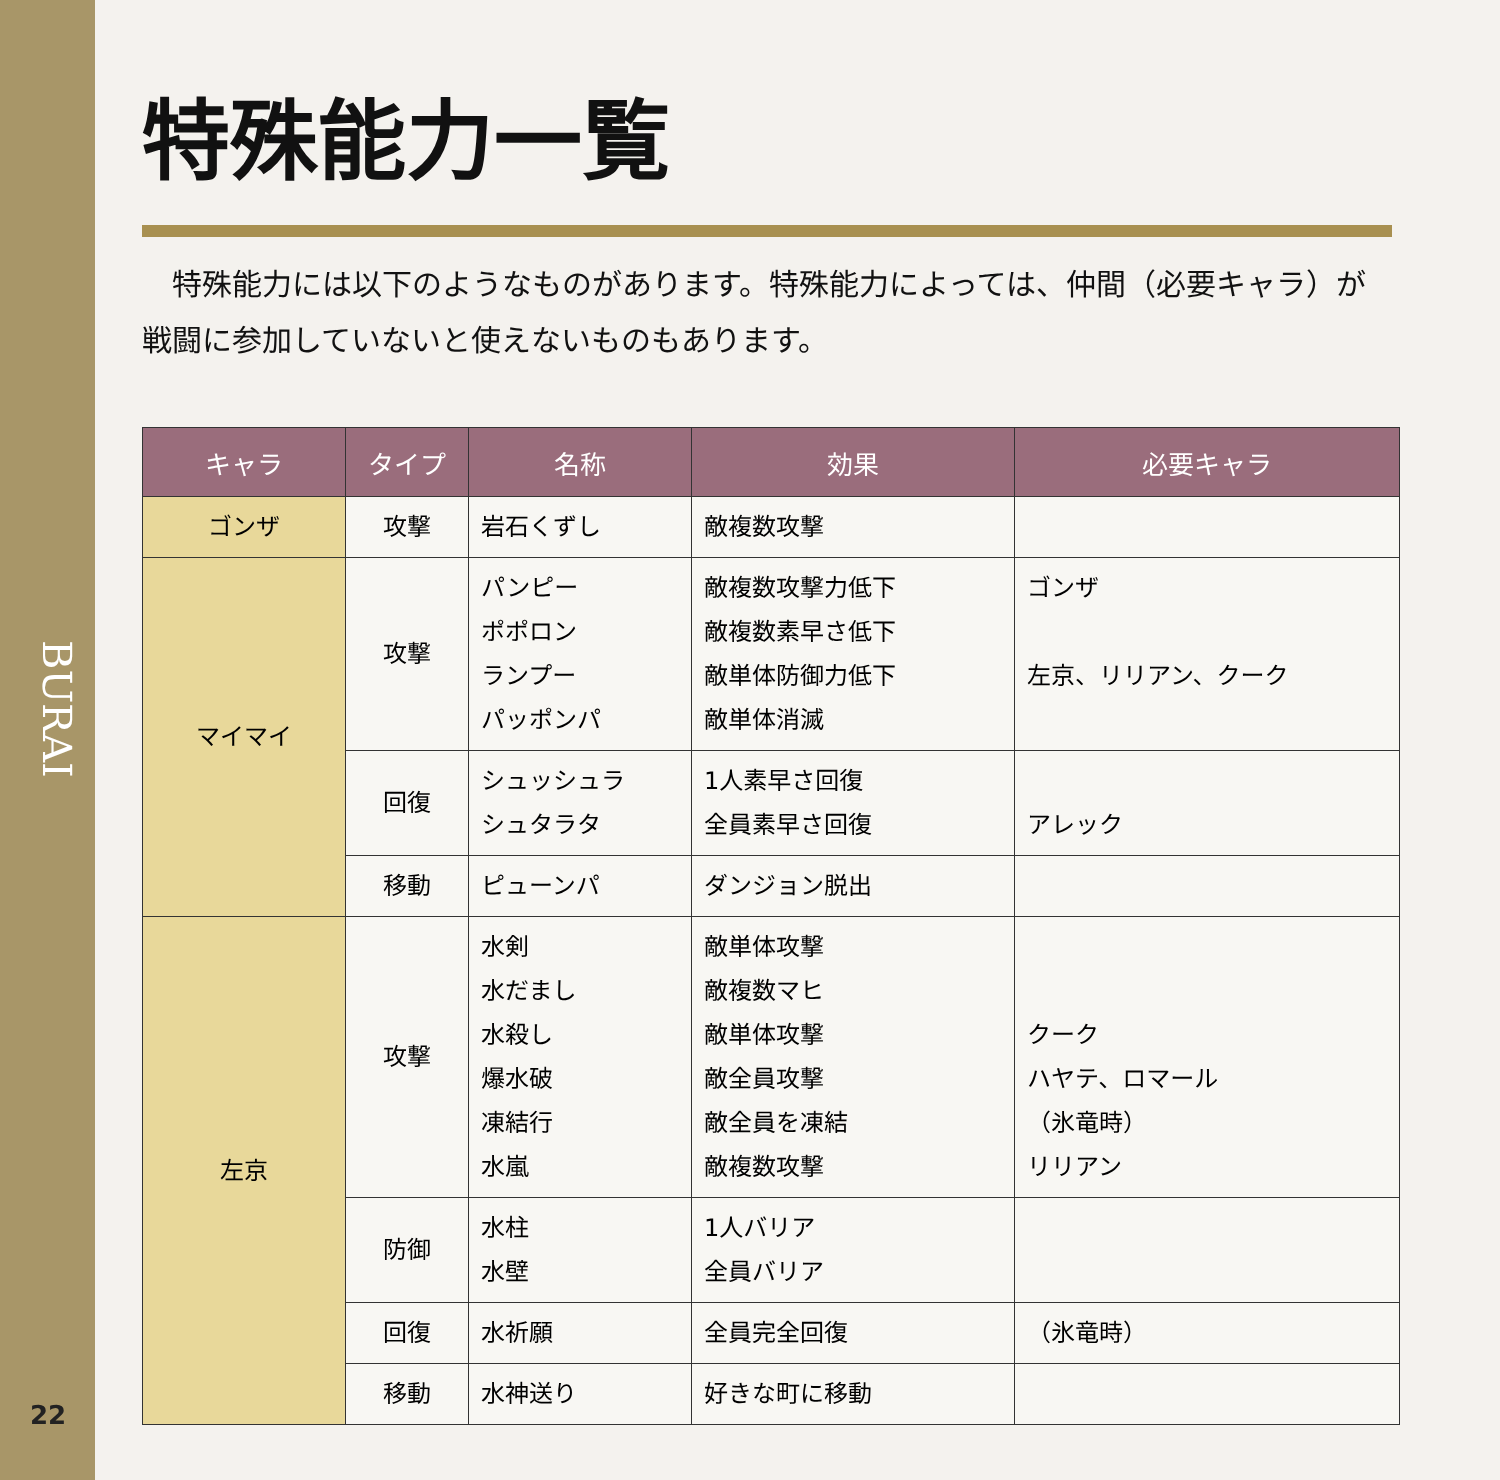BURAI
22
特殊能力一覧
　特殊能力には以下のようなものがあります。特殊能力によっては、仲間（必要キャラ）が戦闘に参加していないと使えないものもあります。
| キャラ | タイプ | 名称 | 効果 | 必要キャラ |
| --- | --- | --- | --- | --- |
| ゴンザ | 攻撃 | 岩石くずし | 敵複数攻撃 | |
| マイマイ | 攻撃 | パンピー ポポロン ランプー パッポンパ | 敵複数攻撃力低下 敵複数素早さ低下 敵単体防御力低下 敵単体消滅 | ゴンザ 左京、リリアン、クーク |
| | 回復 | シュッシュラ シュタラタ | 1人素早さ回復 全員素早さ回復 | アレック |
| | 移動 | ピューンパ | ダンジョン脱出 | |
| 左京 | 攻撃 | 水剣 水だまし 水殺し 爆水破 凍結行 水嵐 | 敵単体攻撃 敵複数マヒ 敵単体攻撃 敵全員攻撃 敵全員を凍結 敵複数攻撃 | クーク ハヤテ、ロマール （氷竜時） リリアン |
| | 防御 | 水柱 水壁 | 1人バリア 全員バリア | |
| | 回復 | 水祈願 | 全員完全回復 | （氷竜時） |
| | 移動 | 水神送り | 好きな町に移動 | |